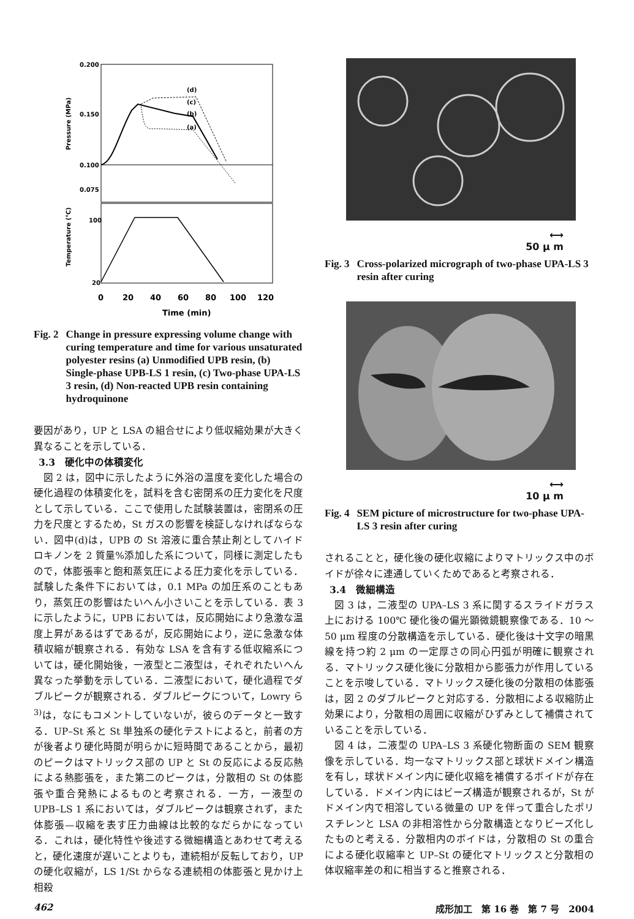0.200
0.150
0.100
0.075
100
20
Pressure (MPa)
Temperature (℃)
(d)
(c)
(b)
(a)
0
20
40
60
80
100
120
Time (min)
Fig. 2 Change in pressure expressing volume change with curing temperature and time for various unsaturated polyester resins (a) Unmodified UPB resin, (b) Single-phase UPB-LS 1 resin, (c) Two-phase UPA-LS 3 resin, (d) Non-reacted UPB resin containing hydroquinone
要因があり，UP と LSA の組合せにより低収縮効果が大きく異なることを示している．
3.3　硬化中の体積変化
図 2 は，図中に示したように外浴の温度を変化した場合の硬化過程の体積変化を，試料を含む密閉系の圧力変化を尺度として示している．ここで使用した試験装置は，密閉系の圧力を尺度とするため，St ガスの影響を検証しなければならない．図中(d)は，UPB の St 溶液に重合禁止剤としてハイドロキノンを 2 質量%添加した系について，同様に測定したもので，体膨張率と飽和蒸気圧による圧力変化を示している．試験した条件下においては，0.1 MPa の加圧系のこともあり，蒸気圧の影響はたいへん小さいことを示している．表 3 に示したように，UPB においては，反応開始により急激な温度上昇があるはずであるが，反応開始により，逆に急激な体積収縮が観察される．有効な LSA を含有する低収縮系については，硬化開始後，一液型と二液型は，それぞれたいへん異なった挙動を示している．二液型において，硬化過程でダブルピークが観察される．ダブルピークについて，Lowry ら<sup>3)</sup>は，なにもコメントしていないが，彼らのデータと一致する．UP–St 系と St 単独系の硬化テストによると，前者の方が後者より硬化時間が明らかに短時間であることから，最初のピークはマトリックス部の UP と St の反応による反応熱による熱膨張を，また第二のピークは，分散相の St の体膨張や重合発熱によるものと考察される．一方，一液型の UPB–LS 1 系においては，ダブルピークは観察されず，また体膨張—収縮を表す圧力曲線は比較的なだらかになっている．これは，硬化特性や後述する微細構造とあわせて考えると，硬化速度が遅いことよりも，連続相が反転しており，UP の硬化収縮が，LS 1/St からなる連続相の体膨張と見かけ上相殺
⟷
50 μ m
Fig. 3 Cross-polarized micrograph of two-phase UPA-LS 3 resin after curing
⟷
10 μ m
Fig. 4 SEM picture of microstructure for two-phase UPA-LS 3 resin after curing
されることと，硬化後の硬化収縮によりマトリックス中のボイドが徐々に連通していくためであると考察される．
3.4　微細構造
図 3 は，二液型の UPA–LS 3 系に関するスライドガラス上における 100℃ 硬化後の偏光顕微鏡観察像である．10 ～50 μm 程度の分散構造を示している．硬化後は十文字の暗黒線を持つ約 2 μm の一定厚さの同心円弧が明確に観察される．マトリックス硬化後に分散相から膨張力が作用していることを示唆している．マトリックス硬化後の分散相の体膨張は，図 2 のダブルピークと対応する．分散相による収縮防止効果により，分散相の周囲に収縮がひずみとして補償されていることを示している．
図 4 は，二液型の UPA–LS 3 系硬化物断面の SEM 観察像を示している．均一なマトリックス部と球状ドメイン構造を有し，球状ドメイン内に硬化収縮を補償するボイドが存在している．ドメイン内にはビーズ構造が観察されるが，St がドメイン内で相溶している微量の UP を伴って重合したポリスチレンと LSA の非相溶性から分散構造となりビーズ化したものと考える．分散相内のボイドは，分散相の St の重合による硬化収縮率と UP–St の硬化マトリックスと分散相の体収縮率差の和に相当すると推察される．
462 成形加工　第 16 巻　第 7 号　2004